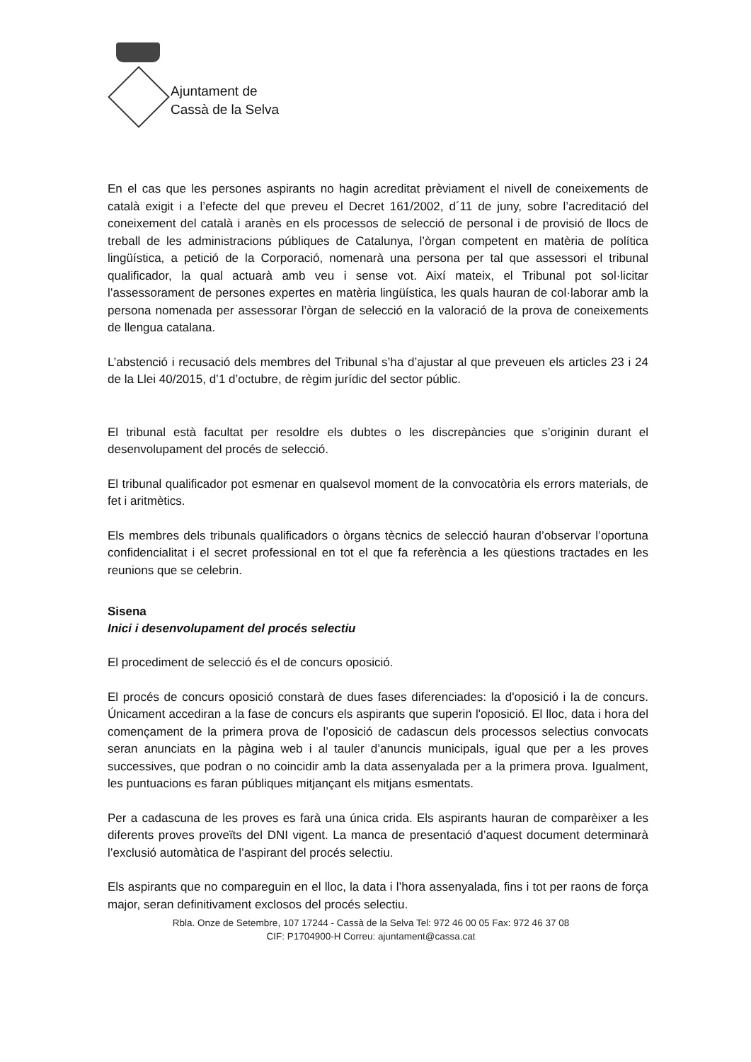Ajuntament de
Cassà de la Selva
En el cas que les persones aspirants no hagin acreditat prèviament el nivell de coneixements de català exigit i a l’efecte del que preveu el Decret 161/2002, d´11 de juny, sobre l’acreditació del coneixement del català i aranès en els processos de selecció de personal i de provisió de llocs de treball de les administracions públiques de Catalunya, l’òrgan competent en matèria de política lingüística, a petició de la Corporació, nomenarà una persona per tal que assessori el tribunal qualificador, la qual actuarà amb veu i sense vot. Així mateix, el Tribunal pot sol·licitar l’assessorament de persones expertes en matèria lingüística, les quals hauran de col·laborar amb la persona nomenada per assessorar l’òrgan de selecció en la valoració de la prova de coneixements de llengua catalana.
L’abstenció i recusació dels membres del Tribunal s’ha d’ajustar al que preveuen els articles 23 i 24 de la Llei 40/2015, d’1 d’octubre, de règim jurídic del sector públic.
El tribunal està facultat per resoldre els dubtes o les discrepàncies que s’originin durant el desenvolupament del procés de selecció.
El tribunal qualificador pot esmenar en qualsevol moment de la convocatòria els errors materials, de fet i aritmètics.
Els membres dels tribunals qualificadors o òrgans tècnics de selecció hauran d’observar l’oportuna confidencialitat i el secret professional en tot el que fa referència a les qüestions tractades en les reunions que se celebrin.
Sisena
Inici i desenvolupament del procés selectiu
El procediment de selecció és el de concurs oposició.
El procés de concurs oposició constarà de dues fases diferenciades: la d'oposició i la de concurs. Únicament accediran a la fase de concurs els aspirants que superin l'oposició. El lloc, data i hora del començament de la primera prova de l’oposició de cadascun dels processos selectius convocats seran anunciats en la pàgina web i al tauler d’anuncis municipals, igual que per a les proves successives, que podran o no coincidir amb la data assenyalada per a la primera prova. Igualment, les puntuacions es faran públiques mitjançant els mitjans esmentats.
Per a cadascuna de les proves es farà una única crida. Els aspirants hauran de comparèixer a les diferents proves proveïts del DNI vigent. La manca de presentació d’aquest document determinarà l’exclusió automàtica de l’aspirant del procés selectiu.
Els aspirants que no compareguin en el lloc, la data i l’hora assenyalada, fins i tot per raons de força major, seran definitivament exclosos del procés selectiu.
Rbla. Onze de Setembre, 107 17244 - Cassà de la Selva Tel: 972 46 00 05 Fax: 972 46 37 08
CIF: P1704900-H Correu: ajuntament@cassa.cat